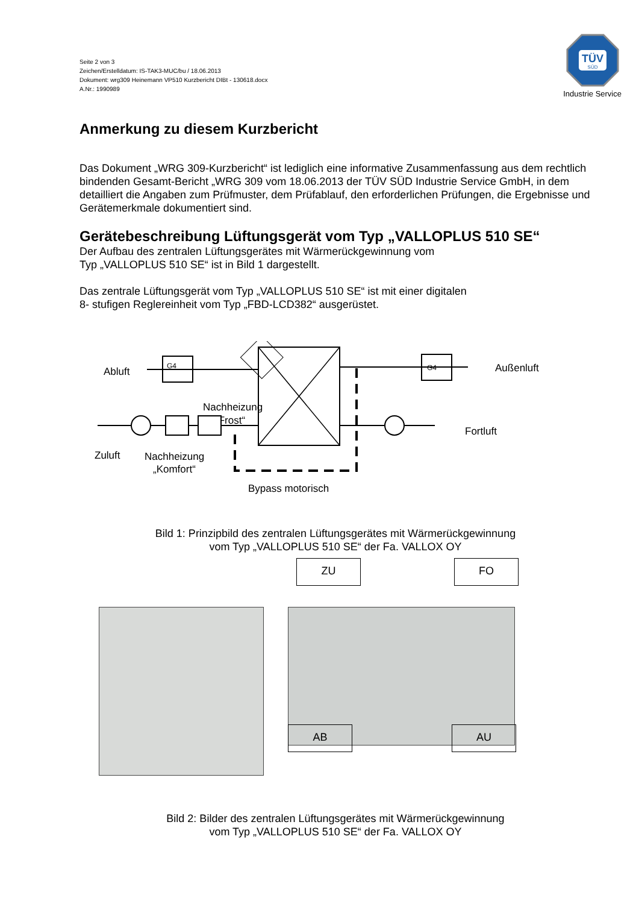TÜV
SÜD
Industrie Service
Seite 2 von 3
Zeichen/Erstelldatum: IS-TAK3-MUC/bu / 18.06.2013
Dokument: wrg309 Heinemann VP510 Kurzbericht DIBt - 130618.docx
A.Nr.: 1990989
Anmerkung zu diesem Kurzbericht
Das Dokument „WRG 309-Kurzbericht“ ist lediglich eine informative Zusammenfassung aus dem rechtlich bindenden Gesamt-Bericht „WRG 309 vom 18.06.2013 der TÜV SÜD Industrie Service GmbH, in dem detailliert die Angaben zum Prüfmuster, dem Prüfablauf, den erforderlichen Prüfungen, die Ergebnisse und Gerätemerkmale dokumentiert sind.
Gerätebeschreibung Lüftungsgerät vom Typ „VALLOPLUS 510 SE“
Der Aufbau des zentralen Lüftungsgerätes mit Wärmerückgewinnung vom
Typ „VALLOPLUS 510 SE“ ist in Bild 1 dargestellt.
Das zentrale Lüftungsgerät vom Typ „VALLOPLUS 510 SE“ ist mit einer digitalen
8- stufigen Reglereinheit vom Typ „FBD-LCD382“ ausgerüstet.
Abluft
Außenluft
Nachheizung
„Frost“
Fortluft
Zuluft
Nachheizung
„Komfort“
Bypass motorisch
G4
G4
Bild 1: Prinzipbild des zentralen Lüftungsgerätes mit Wärmerückgewinnung
vom Typ „VALLOPLUS 510 SE“ der Fa. VALLOX OY
ZU FO
AB AU
Bild 2: Bilder des zentralen Lüftungsgerätes mit Wärmerückgewinnung
vom Typ „VALLOPLUS 510 SE“ der Fa. VALLOX OY